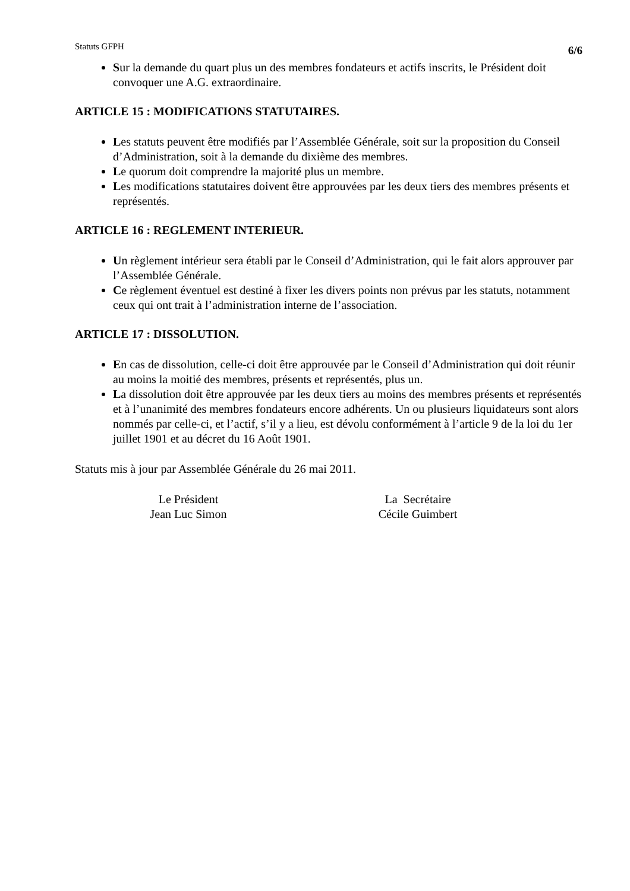Statuts GFPH 6/6
Sur la demande du quart plus un des membres fondateurs et actifs inscrits, le Président doit convoquer une A.G. extraordinaire.
ARTICLE 15 : MODIFICATIONS STATUTAIRES.
Les statuts peuvent être modifiés par l’Assemblée Générale, soit sur la proposition du Conseil d’Administration, soit à la demande du dixième des membres.
Le quorum doit comprendre la majorité plus un membre.
Les modifications statutaires doivent être approuvées par les deux tiers des membres présents et représentés.
ARTICLE 16 : REGLEMENT INTERIEUR.
Un règlement intérieur sera établi par le Conseil d’Administration, qui le fait alors approuver par l’Assemblée Générale.
Ce règlement éventuel est destiné à fixer les divers points non prévus par les statuts, notamment ceux qui ont trait à l’administration interne de l’association.
ARTICLE 17 : DISSOLUTION.
En cas de dissolution, celle-ci doit être approuvée par le Conseil d’Administration qui doit réunir au moins la moitié des membres, présents et représentés, plus un.
La dissolution doit être approuvée par les deux tiers au moins des membres présents et représentés et à l’unanimité des membres fondateurs encore adhérents. Un ou plusieurs liquidateurs sont alors nommés par celle-ci, et l’actif, s’il y a lieu, est dévolu conformément à l’article 9 de la loi du 1er juillet 1901 et au décret du 16 Août 1901.
Statuts mis à jour par Assemblée Générale du 26 mai 2011.
Le Président
Jean Luc Simon
La Secrétaire
Cécile Guimbert